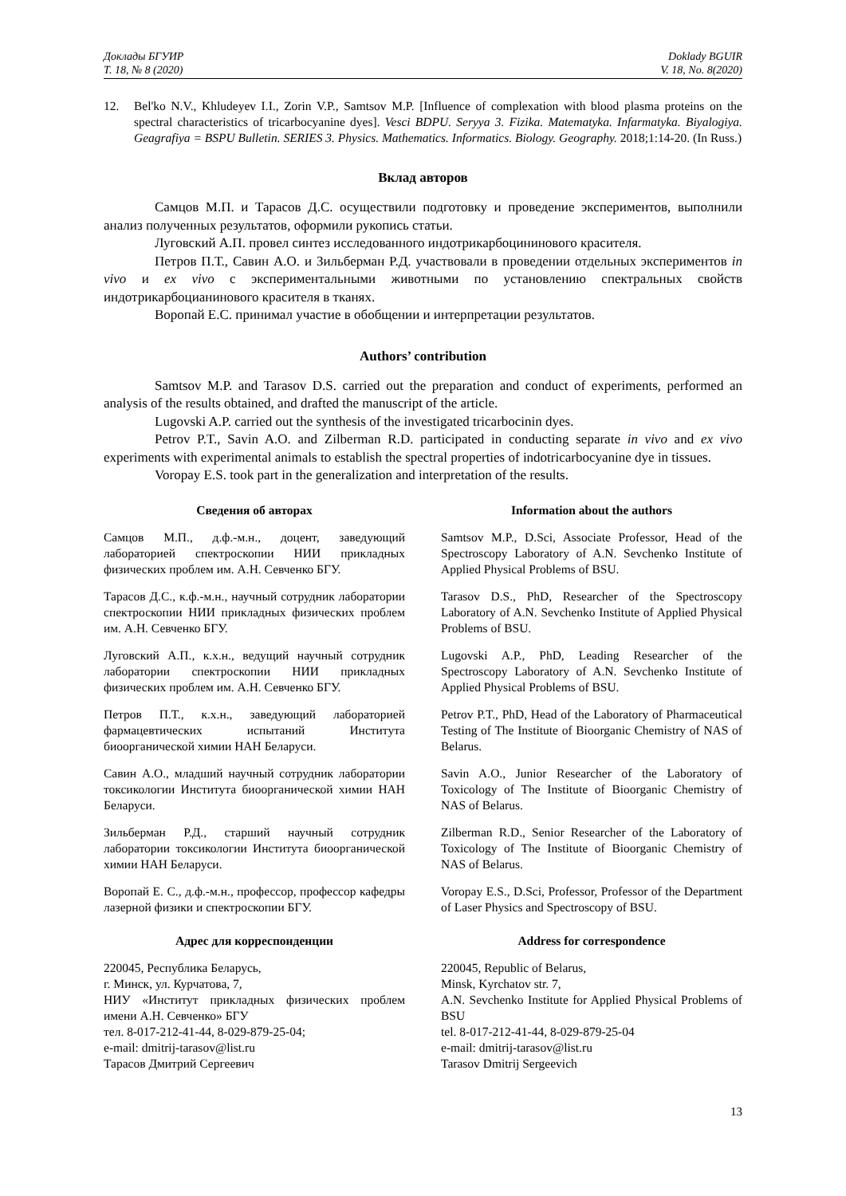Доклады БГУИР
Т. 18, № 8 (2020)
Doklady BGUIR
V. 18, No. 8(2020)
12. Bel'ko N.V., Khludeyev I.I., Zorin V.P., Samtsov M.P. [Influence of complexation with blood plasma proteins on the spectral characteristics of tricarbocyanine dyes]. Vesci BDPU. Seryya 3. Fizika. Matematyka. Infarmatyka. Biyalogiya. Geagrafiya = BSPU Bulletin. SERIES 3. Physics. Mathematics. Informatics. Biology. Geography. 2018;1:14-20. (In Russ.)
Вклад авторов
Самцов М.П. и Тарасов Д.С. осуществили подготовку и проведение экспериментов, выполнили анализ полученных результатов, оформили рукопись статьи.
Луговский А.П. провел синтез исследованного индотрикарбоцининового красителя.
Петров П.Т., Савин А.О. и Зильберман Р.Д. участвовали в проведении отдельных экспериментов in vivo и ex vivo с экспериментальными животными по установлению спектральных свойств индотрикарбоцианинового красителя в тканях.
Воропай Е.С. принимал участие в обобщении и интерпретации результатов.
Authors’ contribution
Samtsov M.P. and Tarasov D.S. carried out the preparation and conduct of experiments, performed an analysis of the results obtained, and drafted the manuscript of the article.
Lugovski A.P. carried out the synthesis of the investigated tricarbocinin dyes.
Petrov P.T., Savin A.O. and Zilberman R.D. participated in conducting separate in vivo and ex vivo experiments with experimental animals to establish the spectral properties of indotricarbocyanine dye in tissues.
Voropay E.S. took part in the generalization and interpretation of the results.
Сведения об авторах
Самцов М.П., д.ф.-м.н., доцент, заведующий лабораторией спектроскопии НИИ прикладных физических проблем им. А.Н. Севченко БГУ.
Тарасов Д.С., к.ф.-м.н., научный сотрудник лаборатории спектроскопии НИИ прикладных физических проблем им. А.Н. Севченко БГУ.
Луговский А.П., к.х.н., ведущий научный сотрудник лаборатории спектроскопии НИИ прикладных физических проблем им. А.Н. Севченко БГУ.
Петров П.Т., к.х.н., заведующий лабораторией фармацевтических испытаний Института биоорганической химии НАН Беларуси.
Савин А.О., младший научный сотрудник лаборатории токсикологии Института биоорганической химии НАН Беларуси.
Зильберман Р.Д., старший научный сотрудник лаборатории токсикологии Института биоорганической химии НАН Беларуси.
Воропай Е. С., д.ф.-м.н., профессор, профессор кафедры лазерной физики и спектроскопии БГУ.
Адрес для корреспонденции
220045, Республика Беларусь,
г. Минск, ул. Курчатова, 7,
НИУ «Институт прикладных физических проблем имени А.Н. Севченко» БГУ
тел. 8-017-212-41-44, 8-029-879-25-04;
e-mail: dmitrij-tarasov@list.ru
Тарасов Дмитрий Сергеевич
Information about the authors
Samtsov M.P., D.Sci, Associate Professor, Head of the Spectroscopy Laboratory of A.N. Sevchenko Institute of Applied Physical Problems of BSU.
Tarasov D.S., PhD, Researcher of the Spectroscopy Laboratory of A.N. Sevchenko Institute of Applied Physical Problems of BSU.
Lugovski A.P., PhD, Leading Researcher of the Spectroscopy Laboratory of A.N. Sevchenko Institute of Applied Physical Problems of BSU.
Petrov P.T., PhD, Head of the Laboratory of Pharmaceutical Testing of The Institute of Bioorganic Chemistry of NAS of Belarus.
Savin A.O., Junior Researcher of the Laboratory of Toxicology of The Institute of Bioorganic Chemistry of NAS of Belarus.
Zilberman R.D., Senior Researcher of the Laboratory of Toxicology of The Institute of Bioorganic Chemistry of NAS of Belarus.
Voropay E.S., D.Sci, Professor, Professor of the Department of Laser Physics and Spectroscopy of BSU.
Address for correspondence
220045, Republic of Belarus,
Minsk, Kyrchatov str. 7,
A.N. Sevchenko Institute for Applied Physical Problems of BSU
tel. 8-017-212-41-44, 8-029-879-25-04
e-mail: dmitrij-tarasov@list.ru
Tarasov Dmitrij Sergeevich
13